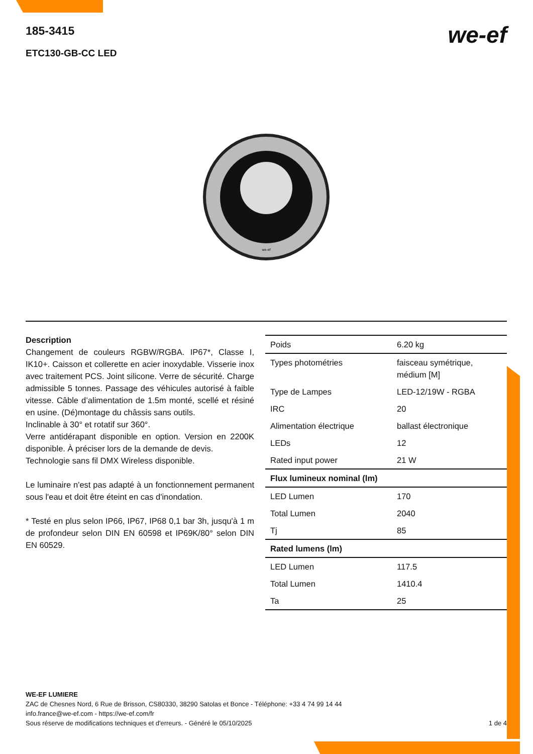185-3415
ETC130-GB-CC LED
we-ef
we-ef
Description
Changement de couleurs RGBW/RGBA. IP67*, Classe I, IK10+. Caisson et collerette en acier inoxydable. Visserie inox avec traitement PCS. Joint silicone. Verre de sécurité. Charge admissible 5 tonnes. Passage des véhicules autorisé à faible vitesse. Câble d’alimentation de 1.5m monté, scellé et résiné en usine. (Dé)montage du châssis sans outils.
Inclinable à 30° et rotatif sur 360°.
Verre antidérapant disponible en option. Version en 2200K disponible. À préciser lors de la demande de devis.
Technologie sans fil DMX Wireless disponible.
Le luminaire n'est pas adapté à un fonctionnement permanent sous l'eau et doit être éteint en cas d'inondation.
* Testé en plus selon IP66, IP67, IP68 0,1 bar 3h, jusqu'à 1 m de profondeur selon DIN EN 60598 et IP69K/80° selon DIN EN 60529.
| Poids | 6.20 kg |
| Types photométries | faisceau symétrique, médium [M] |
| Type de Lampes | LED-12/19W - RGBA |
| IRC | 20 |
| Alimentation électrique | ballast électronique |
| LEDs | 12 |
| Rated input power | 21 W |
| Flux lumineux nominal (lm) | |
| LED Lumen | 170 |
| Total Lumen | 2040 |
| Tj | 85 |
| Rated lumens (lm) | |
| LED Lumen | 117.5 |
| Total Lumen | 1410.4 |
| Ta | 25 |
WE-EF LUMIERE
ZAC de Chesnes Nord, 6 Rue de Brisson, CS80330, 38290 Satolas et Bonce - Téléphone: +33 4 74 99 14 44
info.france@we-ef.com - https://we-ef.com/fr
Sous réserve de modifications techniques et d'erreurs. - Généré le 05/10/2025 1 de 4